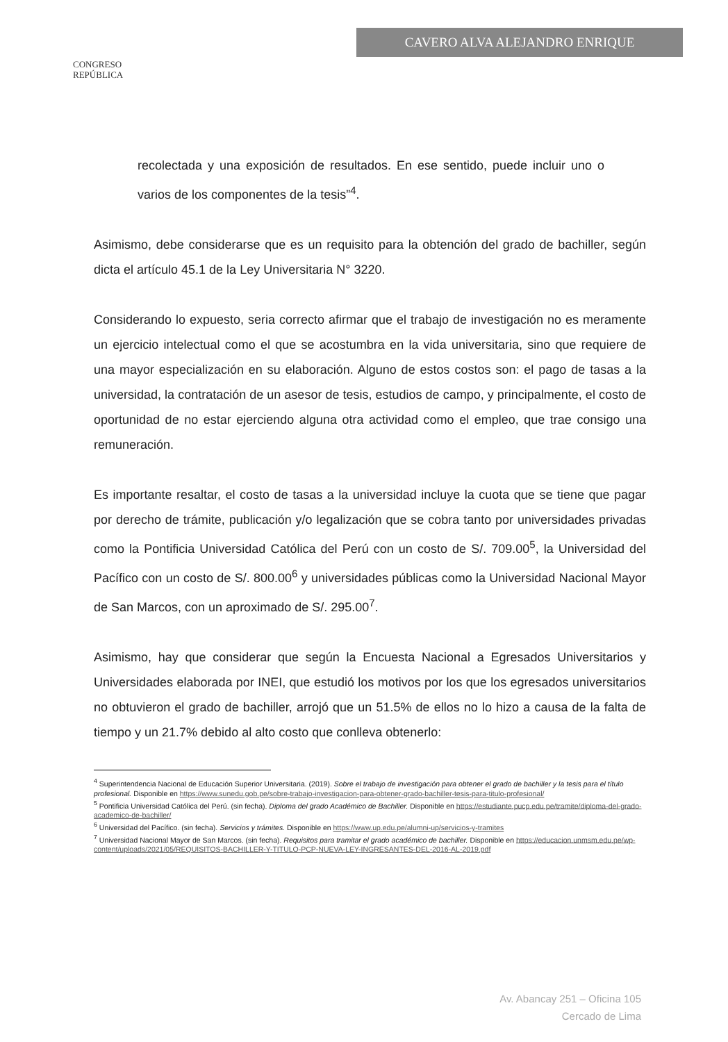CONGRESO
REPÚBLICA
CAVERO ALVA ALEJANDRO ENRIQUE
recolectada y una exposición de resultados. En ese sentido, puede incluir uno o varios de los componentes de la tesis”<sup>4</sup>.
Asimismo, debe considerarse que es un requisito para la obtención del grado de bachiller, según dicta el artículo 45.1 de la Ley Universitaria N° 3220.
Considerando lo expuesto, seria correcto afirmar que el trabajo de investigación no es meramente un ejercicio intelectual como el que se acostumbra en la vida universitaria, sino que requiere de una mayor especialización en su elaboración. Alguno de estos costos son: el pago de tasas a la universidad, la contratación de un asesor de tesis, estudios de campo, y principalmente, el costo de oportunidad de no estar ejerciendo alguna otra actividad como el empleo, que trae consigo una remuneración.
Es importante resaltar, el costo de tasas a la universidad incluye la cuota que se tiene que pagar por derecho de trámite, publicación y/o legalización que se cobra tanto por universidades privadas como la Pontificia Universidad Católica del Perú con un costo de S/. 709.00<sup>5</sup>, la Universidad del Pacífico con un costo de S/. 800.00<sup>6</sup> y universidades públicas como la Universidad Nacional Mayor de San Marcos, con un aproximado de S/. 295.00<sup>7</sup>.
Asimismo, hay que considerar que según la Encuesta Nacional a Egresados Universitarios y Universidades elaborada por INEI, que estudió los motivos por los que los egresados universitarios no obtuvieron el grado de bachiller, arrojó que un 51.5% de ellos no lo hizo a causa de la falta de tiempo y un 21.7% debido al alto costo que conlleva obtenerlo:
<sup>4</sup> Superintendencia Nacional de Educación Superior Universitaria. (2019). Sobre el trabajo de investigación para obtener el grado de bachiller y la tesis para el título profesional. Disponible en https://www.sunedu.gob.pe/sobre-trabajo-investigacion-para-obtener-grado-bachiller-tesis-para-titulo-profesional/
<sup>5</sup> Pontificia Universidad Católica del Perú. (sin fecha). Diploma del grado Académico de Bachiller. Disponible en https://estudiante.pucp.edu.pe/tramite/diploma-del-grado-academico-de-bachiller/
<sup>6</sup> Universidad del Pacífico. (sin fecha). Servicios y trámites. Disponible en https://www.up.edu.pe/alumni-up/servicios-y-tramites
<sup>7</sup> Universidad Nacional Mayor de San Marcos. (sin fecha). Requisitos para tramitar el grado académico de bachiller. Disponible en https://educacion.unmsm.edu.pe/wp-content/uploads/2021/05/REQUISITOS-BACHILLER-Y-TITULO-PCP-NUEVA-LEY-INGRESANTES-DEL-2016-AL-2019.pdf
Av. Abancay 251 – Oficina 105
Cercado de Lima